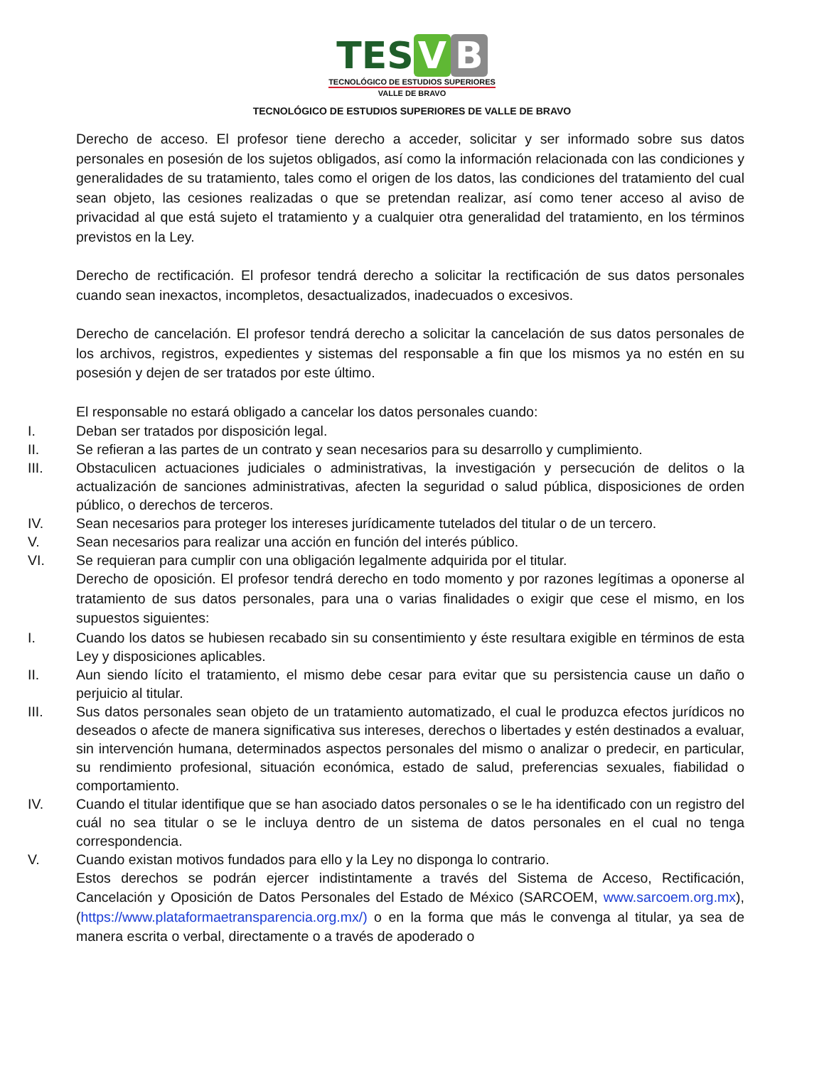TES V B
TECNOLÓGICO DE ESTUDIOS SUPERIORES
VALLE DE BRAVO
TECNOLÓGICO DE ESTUDIOS SUPERIORES DE VALLE DE BRAVO
Derecho de acceso. El profesor tiene derecho a acceder, solicitar y ser informado sobre sus datos personales en posesión de los sujetos obligados, así como la información relacionada con las condiciones y generalidades de su tratamiento, tales como el origen de los datos, las condiciones del tratamiento del cual sean objeto, las cesiones realizadas o que se pretendan realizar, así como tener acceso al aviso de privacidad al que está sujeto el tratamiento y a cualquier otra generalidad del tratamiento, en los términos previstos en la Ley.
Derecho de rectificación. El profesor tendrá derecho a solicitar la rectificación de sus datos personales cuando sean inexactos, incompletos, desactualizados, inadecuados o excesivos.
Derecho de cancelación. El profesor tendrá derecho a solicitar la cancelación de sus datos personales de los archivos, registros, expedientes y sistemas del responsable a fin que los mismos ya no estén en su posesión y dejen de ser tratados por este último.
El responsable no estará obligado a cancelar los datos personales cuando:
I. Deban ser tratados por disposición legal.
II. Se refieran a las partes de un contrato y sean necesarios para su desarrollo y cumplimiento.
III. Obstaculicen actuaciones judiciales o administrativas, la investigación y persecución de delitos o la actualización de sanciones administrativas, afecten la seguridad o salud pública, disposiciones de orden público, o derechos de terceros.
IV. Sean necesarios para proteger los intereses jurídicamente tutelados del titular o de un tercero.
V. Sean necesarios para realizar una acción en función del interés público.
VI. Se requieran para cumplir con una obligación legalmente adquirida por el titular.
Derecho de oposición. El profesor tendrá derecho en todo momento y por razones legítimas a oponerse al tratamiento de sus datos personales, para una o varias finalidades o exigir que cese el mismo, en los supuestos siguientes:
I. Cuando los datos se hubiesen recabado sin su consentimiento y éste resultara exigible en términos de esta Ley y disposiciones aplicables.
II. Aun siendo lícito el tratamiento, el mismo debe cesar para evitar que su persistencia cause un daño o perjuicio al titular.
III. Sus datos personales sean objeto de un tratamiento automatizado, el cual le produzca efectos jurídicos no deseados o afecte de manera significativa sus intereses, derechos o libertades y estén destinados a evaluar, sin intervención humana, determinados aspectos personales del mismo o analizar o predecir, en particular, su rendimiento profesional, situación económica, estado de salud, preferencias sexuales, fiabilidad o comportamiento.
IV. Cuando el titular identifique que se han asociado datos personales o se le ha identificado con un registro del cuál no sea titular o se le incluya dentro de un sistema de datos personales en el cual no tenga correspondencia.
V. Cuando existan motivos fundados para ello y la Ley no disponga lo contrario.
Estos derechos se podrán ejercer indistintamente a través del Sistema de Acceso, Rectificación, Cancelación y Oposición de Datos Personales del Estado de México (SARCOEM, www.sarcoem.org.mx), (https://www.plataformaetransparencia.org.mx/) o en la forma que más le convenga al titular, ya sea de manera escrita o verbal, directamente o a través de apoderado o